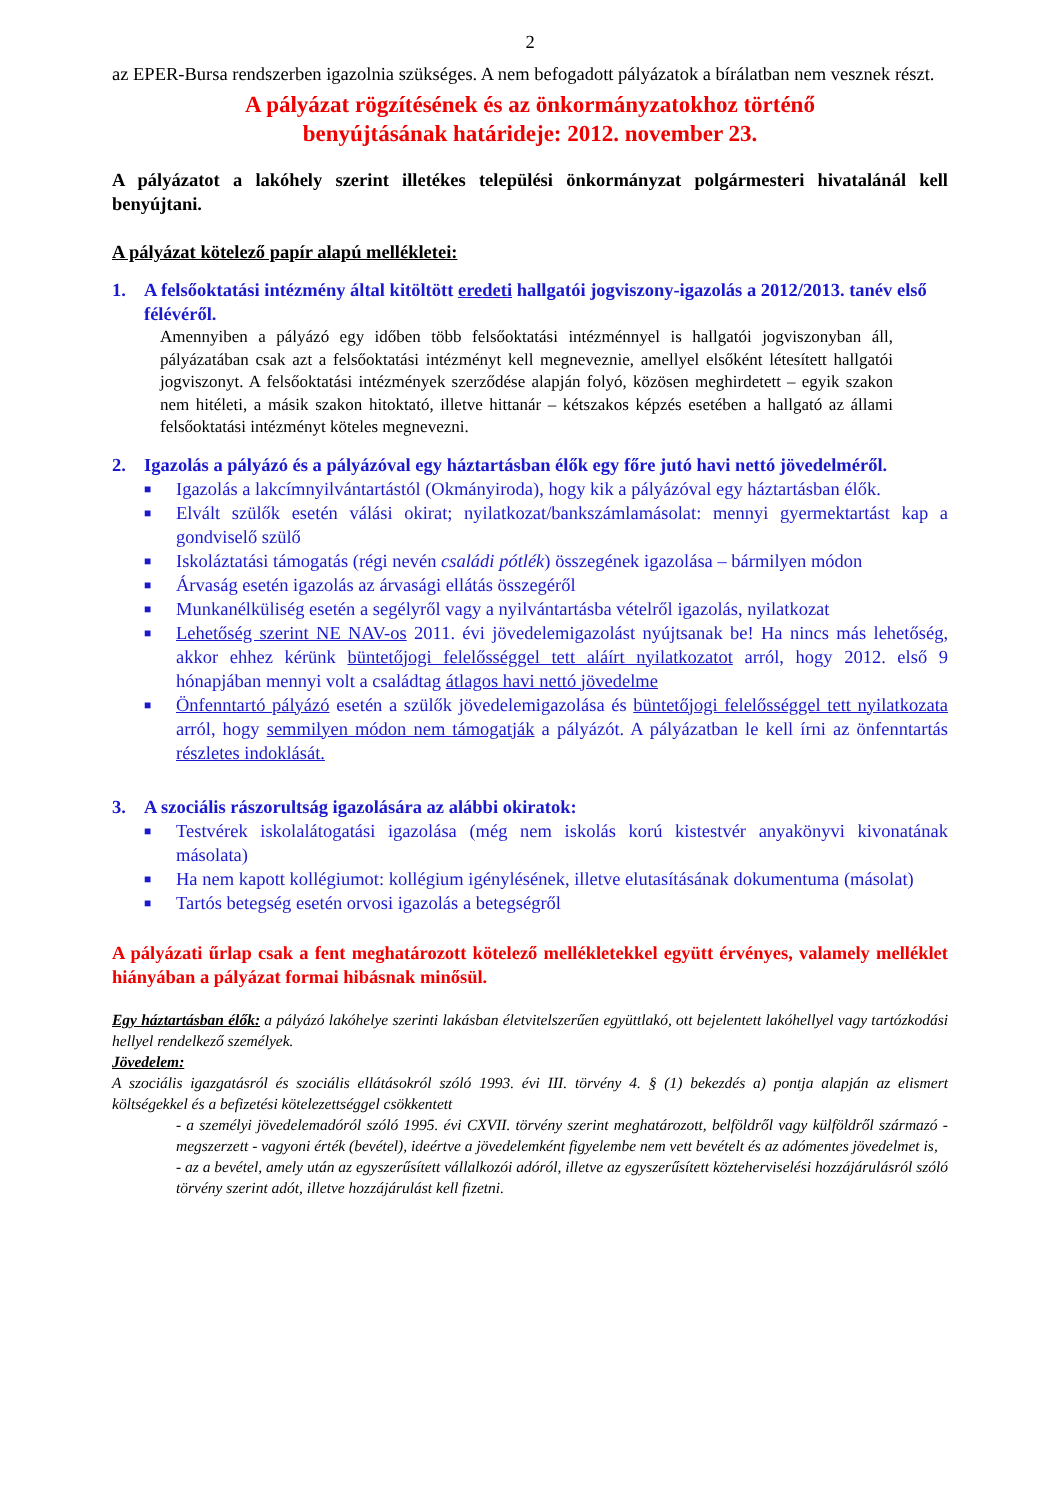2
az EPER-Bursa rendszerben igazolnia szükséges. A nem befogadott pályázatok a bírálatban nem vesznek részt.
A pályázat rögzítésének és az önkormányzatokhoz történő
benyújtásának határideje: 2012. november 23.
A pályázatot a lakóhely szerint illetékes települési önkormányzat polgármesteri hivatalánál kell benyújtani.
A pályázat kötelező papír alapú mellékletei:
1. A felsőoktatási intézmény által kitöltött eredeti hallgatói jogviszony-igazolás a 2012/2013. tanév első félévéről.
Amennyiben a pályázó egy időben több felsőoktatási intézménnyel is hallgatói jogviszonyban áll, pályázatában csak azt a felsőoktatási intézményt kell megneveznie, amellyel elsőként létesített hallgatói jogviszonyt. A felsőoktatási intézmények szerződése alapján folyó, közösen meghirdetett – egyik szakon nem hitéleti, a másik szakon hitoktató, illetve hittanár – kétszakos képzés esetében a hallgató az állami felsőoktatási intézményt köteles megnevezni.
2. Igazolás a pályázó és a pályázóval egy háztartásban élők egy főre jutó havi nettó jövedelméről.
■ Igazolás a lakcímnyilvántartástól (Okmányiroda), hogy kik a pályázóval egy háztartásban élők.
■ Elvált szülők esetén válási okirat; nyilatkozat/bankszámlamásolat: mennyi gyermektartást kap a gondviselő szülő
■ Iskoláztatási támogatás (régi nevén családi pótlék) összegének igazolása – bármilyen módon
■ Árvaság esetén igazolás az árvasági ellátás összegéről
■ Munkanélküliség esetén a segélyről vagy a nyilvántartásba vételről igazolás, nyilatkozat
■ Lehetőség szerint NE NAV-os 2011. évi jövedelemigazolást nyújtsanak be! Ha nincs más lehetőség, akkor ehhez kérünk büntetőjogi felelősséggel tett aláírt nyilatkozatot arról, hogy 2012. első 9 hónapjában mennyi volt a családtag átlagos havi nettó jövedelme
■ Önfenntartó pályázó esetén a szülők jövedelemigazolása és büntetőjogi felelősséggel tett nyilatkozata arról, hogy semmilyen módon nem támogatják a pályázót. A pályázatban le kell írni az önfenntartás részletes indoklását.
3. A szociális rászorultság igazolására az alábbi okiratok:
■ Testvérek iskolalátogatási igazolása (még nem iskolás korú kistestvér anyakönyvi kivonatának másolata)
■ Ha nem kapott kollégiumot: kollégium igénylésének, illetve elutasításának dokumentuma (másolat)
■ Tartós betegség esetén orvosi igazolás a betegségről
A pályázati űrlap csak a fent meghatározott kötelező mellékletekkel együtt érvényes, valamely melléklet hiányában a pályázat formai hibásnak minősül.
Egy háztartásban élők: a pályázó lakóhelye szerinti lakásban életvitelszerűen együttlakó, ott bejelentett lakóhellyel vagy tartózkodási hellyel rendelkező személyek.
Jövedelem:
A szociális igazgatásról és szociális ellátásokról szóló 1993. évi III. törvény 4. § (1) bekezdés a) pontja alapján az elismert költségekkel és a befizetési kötelezettséggel csökkentett
- a személyi jövedelemadóról szóló 1995. évi CXVII. törvény szerint meghatározott, belföldről vagy külföldről származó - megszerzett - vagyoni érték (bevétel), ideértve a jövedelemként figyelembe nem vett bevételt és az adómentes jövedelmet is,
- az a bevétel, amely után az egyszerűsített vállalkozói adóról, illetve az egyszerűsített közteherviselési hozzájárulásról szóló törvény szerint adót, illetve hozzájárulást kell fizetni.